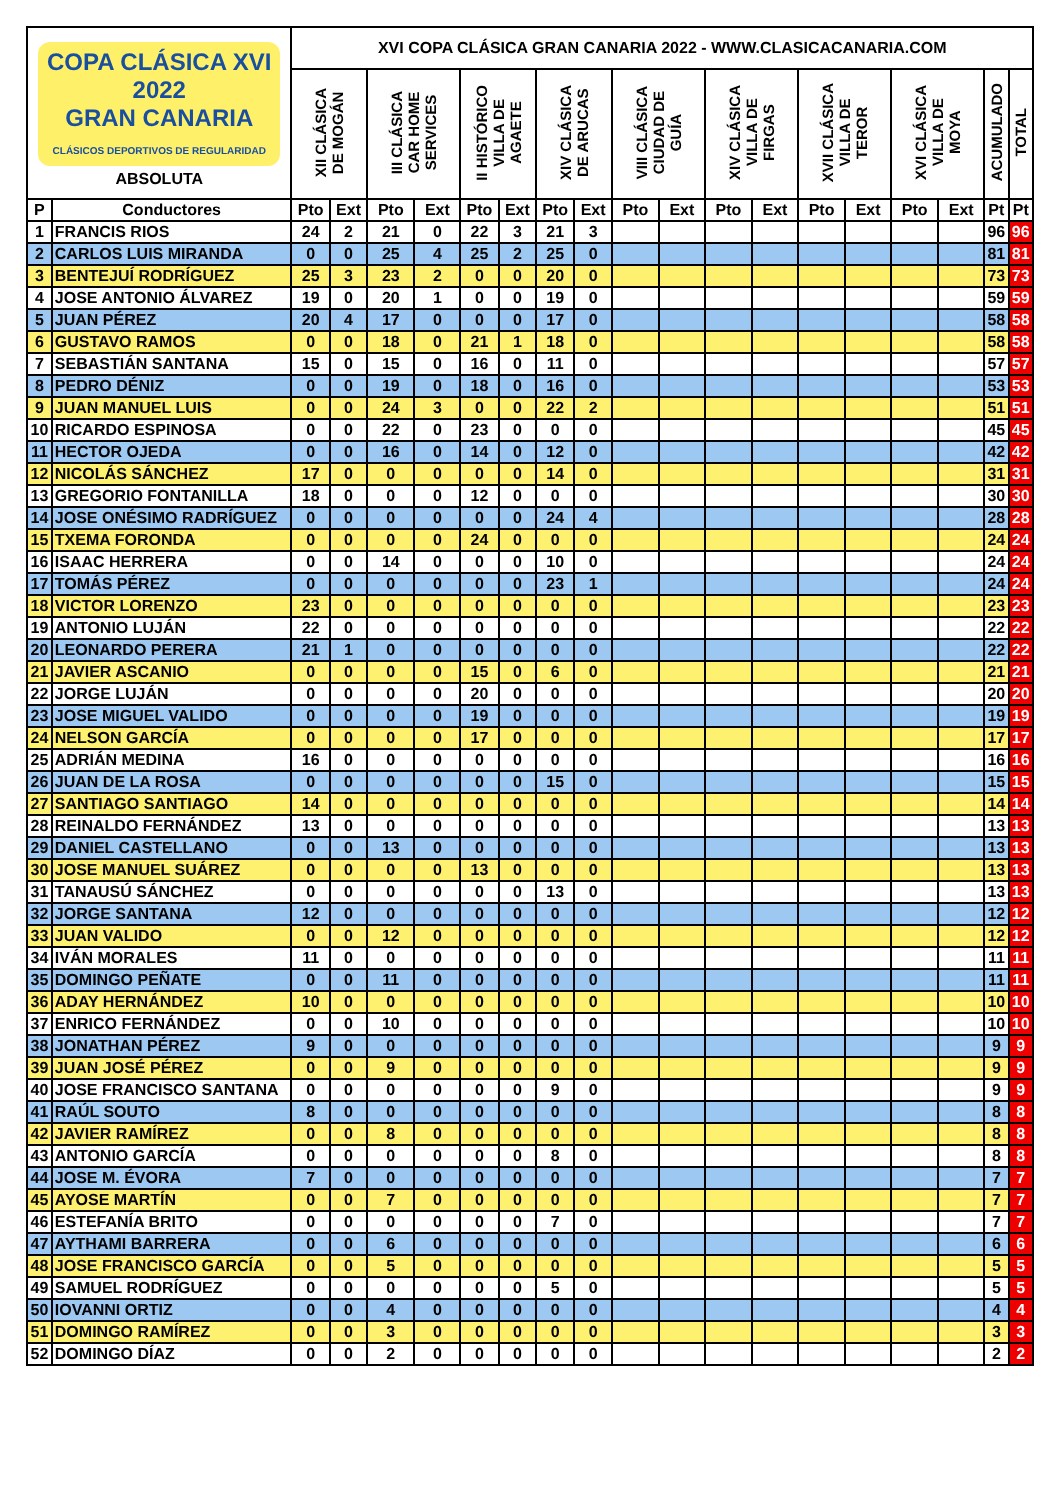| COPA CLÁSICA XVI 2022 GRAN CANARIA CLÁSICOS DEPORTIVOS DE REGULARIDAD ABSOLUTA | | XVI COPA CLÁSICA GRAN CANARIA 2022 - WWW.CLASICACANARIA.COM | | | | | | | | | | | | | | | | | |
| --- | --- | --- | --- | --- | --- | --- | --- | --- | --- | --- | --- | --- | --- | --- | --- | --- | --- | --- | --- |
| | | XII CLÁSICA DE MOGÁN | | III CLÁSICA CAR HOME SERVICES | | II HISTÓRICO VILLA DE AGAETE | | XIV CLÁSICA DE ARUCAS | | VIII CLÁSICA CIUDAD DE GUÍA | | XIV CLÁSICA VILLA DE FIRGAS | | XVII CLÁSICA VILLA DE TEROR | | XVI CLÁSICA VILLA DE MOYA | | ACUMULADO | TOTAL |
| P | Conductores | Pto | Ext | Pto | Ext | Pto | Ext | Pto | Ext | Pto | Ext | Pto | Ext | Pto | Ext | Pto | Ext | Pt | Pt |
| 1 | FRANCIS RIOS | 24 | 2 | 21 | 0 | 22 | 3 | 21 | 3 | | | | | | | | | 96 | 96 |
| 2 | CARLOS LUIS MIRANDA | 0 | 0 | 25 | 4 | 25 | 2 | 25 | 0 | | | | | | | | | 81 | 81 |
| 3 | BENTEJUÍ RODRÍGUEZ | 25 | 3 | 23 | 2 | 0 | 0 | 20 | 0 | | | | | | | | | 73 | 73 |
| 4 | JOSE ANTONIO ÁLVAREZ | 19 | 0 | 20 | 1 | 0 | 0 | 19 | 0 | | | | | | | | | 59 | 59 |
| 5 | JUAN PÉREZ | 20 | 4 | 17 | 0 | 0 | 0 | 17 | 0 | | | | | | | | | 58 | 58 |
| 6 | GUSTAVO RAMOS | 0 | 0 | 18 | 0 | 21 | 1 | 18 | 0 | | | | | | | | | 58 | 58 |
| 7 | SEBASTIÁN SANTANA | 15 | 0 | 15 | 0 | 16 | 0 | 11 | 0 | | | | | | | | | 57 | 57 |
| 8 | PEDRO DÉNIZ | 0 | 0 | 19 | 0 | 18 | 0 | 16 | 0 | | | | | | | | | 53 | 53 |
| 9 | JUAN MANUEL LUIS | 0 | 0 | 24 | 3 | 0 | 0 | 22 | 2 | | | | | | | | | 51 | 51 |
| 10 | RICARDO ESPINOSA | 0 | 0 | 22 | 0 | 23 | 0 | 0 | 0 | | | | | | | | | 45 | 45 |
| 11 | HECTOR OJEDA | 0 | 0 | 16 | 0 | 14 | 0 | 12 | 0 | | | | | | | | | 42 | 42 |
| 12 | NICOLÁS SÁNCHEZ | 17 | 0 | 0 | 0 | 0 | 0 | 14 | 0 | | | | | | | | | 31 | 31 |
| 13 | GREGORIO FONTANILLA | 18 | 0 | 0 | 0 | 12 | 0 | 0 | 0 | | | | | | | | | 30 | 30 |
| 14 | JOSE ONÉSIMO RADRÍGUEZ | 0 | 0 | 0 | 0 | 0 | 0 | 24 | 4 | | | | | | | | | 28 | 28 |
| 15 | TXEMA FORONDA | 0 | 0 | 0 | 0 | 24 | 0 | 0 | 0 | | | | | | | | | 24 | 24 |
| 16 | ISAAC HERRERA | 0 | 0 | 14 | 0 | 0 | 0 | 10 | 0 | | | | | | | | | 24 | 24 |
| 17 | TOMÁS PÉREZ | 0 | 0 | 0 | 0 | 0 | 0 | 23 | 1 | | | | | | | | | 24 | 24 |
| 18 | VICTOR LORENZO | 23 | 0 | 0 | 0 | 0 | 0 | 0 | 0 | | | | | | | | | 23 | 23 |
| 19 | ANTONIO LUJÁN | 22 | 0 | 0 | 0 | 0 | 0 | 0 | 0 | | | | | | | | | 22 | 22 |
| 20 | LEONARDO PERERA | 21 | 1 | 0 | 0 | 0 | 0 | 0 | 0 | | | | | | | | | 22 | 22 |
| 21 | JAVIER ASCANIO | 0 | 0 | 0 | 0 | 15 | 0 | 6 | 0 | | | | | | | | | 21 | 21 |
| 22 | JORGE LUJÁN | 0 | 0 | 0 | 0 | 20 | 0 | 0 | 0 | | | | | | | | | 20 | 20 |
| 23 | JOSE MIGUEL VALIDO | 0 | 0 | 0 | 0 | 19 | 0 | 0 | 0 | | | | | | | | | 19 | 19 |
| 24 | NELSON GARCÍA | 0 | 0 | 0 | 0 | 17 | 0 | 0 | 0 | | | | | | | | | 17 | 17 |
| 25 | ADRIÁN MEDINA | 16 | 0 | 0 | 0 | 0 | 0 | 0 | 0 | | | | | | | | | 16 | 16 |
| 26 | JUAN DE LA ROSA | 0 | 0 | 0 | 0 | 0 | 0 | 15 | 0 | | | | | | | | | 15 | 15 |
| 27 | SANTIAGO SANTIAGO | 14 | 0 | 0 | 0 | 0 | 0 | 0 | 0 | | | | | | | | | 14 | 14 |
| 28 | REINALDO FERNÁNDEZ | 13 | 0 | 0 | 0 | 0 | 0 | 0 | 0 | | | | | | | | | 13 | 13 |
| 29 | DANIEL CASTELLANO | 0 | 0 | 13 | 0 | 0 | 0 | 0 | 0 | | | | | | | | | 13 | 13 |
| 30 | JOSE MANUEL SUÁREZ | 0 | 0 | 0 | 0 | 13 | 0 | 0 | 0 | | | | | | | | | 13 | 13 |
| 31 | TANAUSÚ SÁNCHEZ | 0 | 0 | 0 | 0 | 0 | 0 | 13 | 0 | | | | | | | | | 13 | 13 |
| 32 | JORGE SANTANA | 12 | 0 | 0 | 0 | 0 | 0 | 0 | 0 | | | | | | | | | 12 | 12 |
| 33 | JUAN VALIDO | 0 | 0 | 12 | 0 | 0 | 0 | 0 | 0 | | | | | | | | | 12 | 12 |
| 34 | IVÁN MORALES | 11 | 0 | 0 | 0 | 0 | 0 | 0 | 0 | | | | | | | | | 11 | 11 |
| 35 | DOMINGO PEÑATE | 0 | 0 | 11 | 0 | 0 | 0 | 0 | 0 | | | | | | | | | 11 | 11 |
| 36 | ADAY HERNÁNDEZ | 10 | 0 | 0 | 0 | 0 | 0 | 0 | 0 | | | | | | | | | 10 | 10 |
| 37 | ENRICO FERNÁNDEZ | 0 | 0 | 10 | 0 | 0 | 0 | 0 | 0 | | | | | | | | | 10 | 10 |
| 38 | JONATHAN PÉREZ | 9 | 0 | 0 | 0 | 0 | 0 | 0 | 0 | | | | | | | | | 9 | 9 |
| 39 | JUAN JOSÉ PÉREZ | 0 | 0 | 9 | 0 | 0 | 0 | 0 | 0 | | | | | | | | | 9 | 9 |
| 40 | JOSE FRANCISCO SANTANA | 0 | 0 | 0 | 0 | 0 | 0 | 9 | 0 | | | | | | | | | 9 | 9 |
| 41 | RAÚL SOUTO | 8 | 0 | 0 | 0 | 0 | 0 | 0 | 0 | | | | | | | | | 8 | 8 |
| 42 | JAVIER RAMÍREZ | 0 | 0 | 8 | 0 | 0 | 0 | 0 | 0 | | | | | | | | | 8 | 8 |
| 43 | ANTONIO GARCÍA | 0 | 0 | 0 | 0 | 0 | 0 | 8 | 0 | | | | | | | | | 8 | 8 |
| 44 | JOSE M. ÉVORA | 7 | 0 | 0 | 0 | 0 | 0 | 0 | 0 | | | | | | | | | 7 | 7 |
| 45 | AYOSE MARTÍN | 0 | 0 | 7 | 0 | 0 | 0 | 0 | 0 | | | | | | | | | 7 | 7 |
| 46 | ESTEFANÍA BRITO | 0 | 0 | 0 | 0 | 0 | 0 | 7 | 0 | | | | | | | | | 7 | 7 |
| 47 | AYTHAMI BARRERA | 0 | 0 | 6 | 0 | 0 | 0 | 0 | 0 | | | | | | | | | 6 | 6 |
| 48 | JOSE FRANCISCO GARCÍA | 0 | 0 | 5 | 0 | 0 | 0 | 0 | 0 | | | | | | | | | 5 | 5 |
| 49 | SAMUEL RODRÍGUEZ | 0 | 0 | 0 | 0 | 0 | 0 | 5 | 0 | | | | | | | | | 5 | 5 |
| 50 | IOVANNI ORTIZ | 0 | 0 | 4 | 0 | 0 | 0 | 0 | 0 | | | | | | | | | 4 | 4 |
| 51 | DOMINGO RAMÍREZ | 0 | 0 | 3 | 0 | 0 | 0 | 0 | 0 | | | | | | | | | 3 | 3 |
| 52 | DOMINGO DÍAZ | 0 | 0 | 2 | 0 | 0 | 0 | 0 | 0 | | | | | | | | | 2 | 2 |